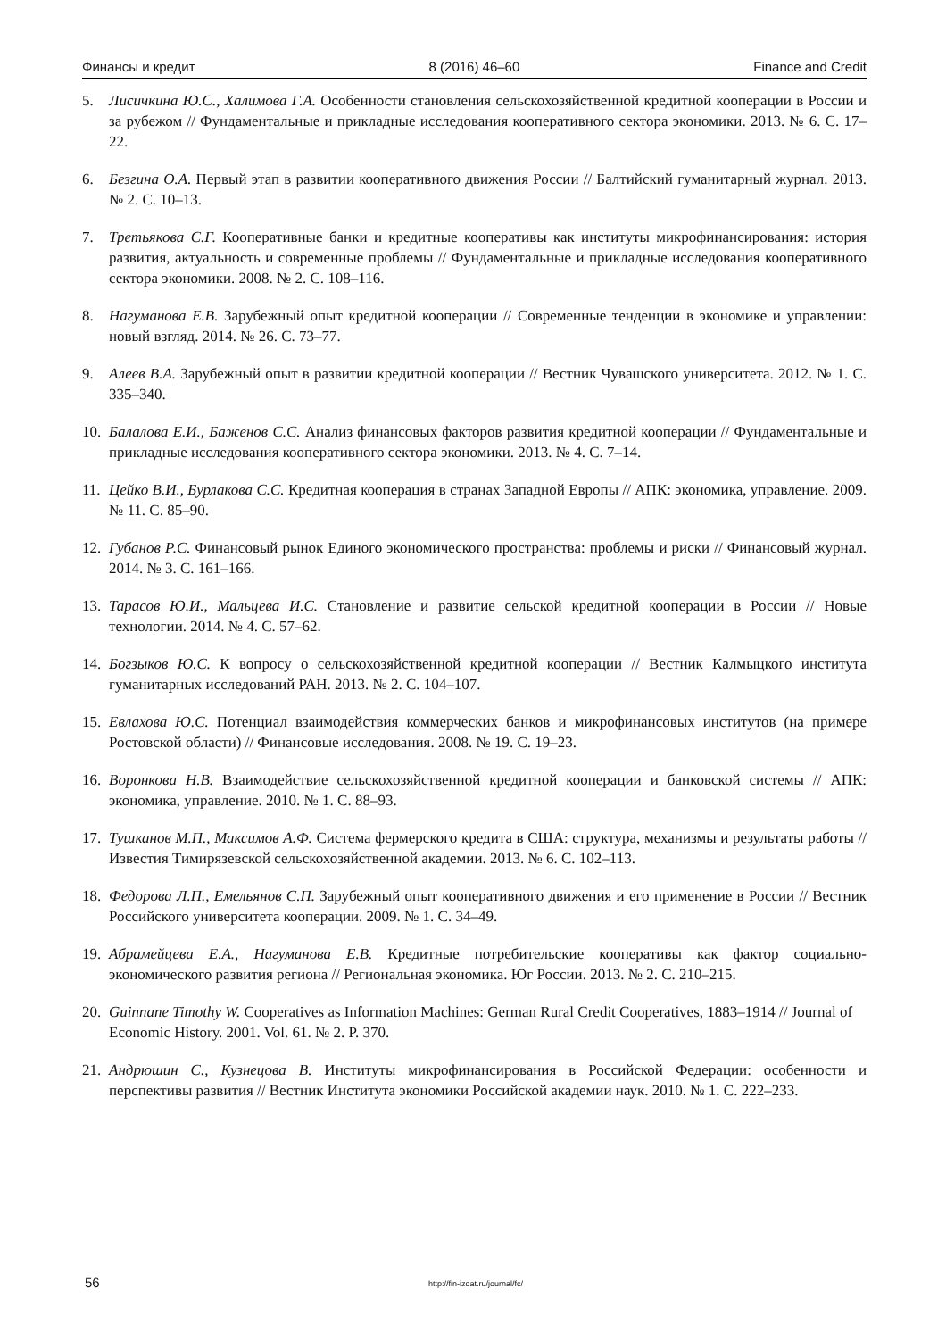Финансы и кредит 8 (2016) 46–60 Finance and Credit
5. Лисичкина Ю.С., Халимова Г.А. Особенности становления сельскохозяйственной кредитной кооперации в России и за рубежом // Фундаментальные и прикладные исследования кооперативного сектора экономики. 2013. № 6. С. 17–22.
6. Безгина О.А. Первый этап в развитии кооперативного движения России // Балтийский гуманитарный журнал. 2013. № 2. С. 10–13.
7. Третьякова С.Г. Кооперативные банки и кредитные кооперативы как институты микрофинансирования: история развития, актуальность и современные проблемы // Фундаментальные и прикладные исследования кооперативного сектора экономики. 2008. № 2. С. 108–116.
8. Нагуманова Е.В. Зарубежный опыт кредитной кооперации // Современные тенденции в экономике и управлении: новый взгляд. 2014. № 26. С. 73–77.
9. Алеев В.А. Зарубежный опыт в развитии кредитной кооперации // Вестник Чувашского университета. 2012. № 1. С. 335–340.
10. Балалова Е.И., Баженов С.С. Анализ финансовых факторов развития кредитной кооперации // Фундаментальные и прикладные исследования кооперативного сектора экономики. 2013. № 4. С. 7–14.
11. Цейко В.И., Бурлакова С.С. Кредитная кооперация в странах Западной Европы // АПК: экономика, управление. 2009. № 11. С. 85–90.
12. Губанов Р.С. Финансовый рынок Единого экономического пространства: проблемы и риски // Финансовый журнал. 2014. № 3. С. 161–166.
13. Тарасов Ю.И., Мальцева И.С. Становление и развитие сельской кредитной кооперации в России // Новые технологии. 2014. № 4. С. 57–62.
14. Богзыков Ю.С. К вопросу о сельскохозяйственной кредитной кооперации // Вестник Калмыцкого института гуманитарных исследований РАН. 2013. № 2. С. 104–107.
15. Евлахова Ю.С. Потенциал взаимодействия коммерческих банков и микрофинансовых институтов (на примере Ростовской области) // Финансовые исследования. 2008. № 19. С. 19–23.
16. Воронкова Н.В. Взаимодействие сельскохозяйственной кредитной кооперации и банковской системы // АПК: экономика, управление. 2010. № 1. С. 88–93.
17. Тушканов М.П., Максимов А.Ф. Система фермерского кредита в США: структура, механизмы и результаты работы // Известия Тимирязевской сельскохозяйственной академии. 2013. № 6. С. 102–113.
18. Федорова Л.П., Емельянов С.П. Зарубежный опыт кооперативного движения и его применение в России // Вестник Российского университета кооперации. 2009. № 1. С. 34–49.
19. Абрамейцева Е.А., Нагуманова Е.В. Кредитные потребительские кооперативы как фактор социально-экономического развития региона // Региональная экономика. Юг России. 2013. № 2. С. 210–215.
20. Guinnane Timothy W. Cooperatives as Information Machines: German Rural Credit Cooperatives, 1883–1914 // Journal of Economic History. 2001. Vol. 61. № 2. P. 370.
21. Андрюшин С., Кузнецова В. Институты микрофинансирования в Российской Федерации: особенности и перспективы развития // Вестник Института экономики Российской академии наук. 2010. № 1. С. 222–233.
56 http://fin-izdat.ru/journal/fc/